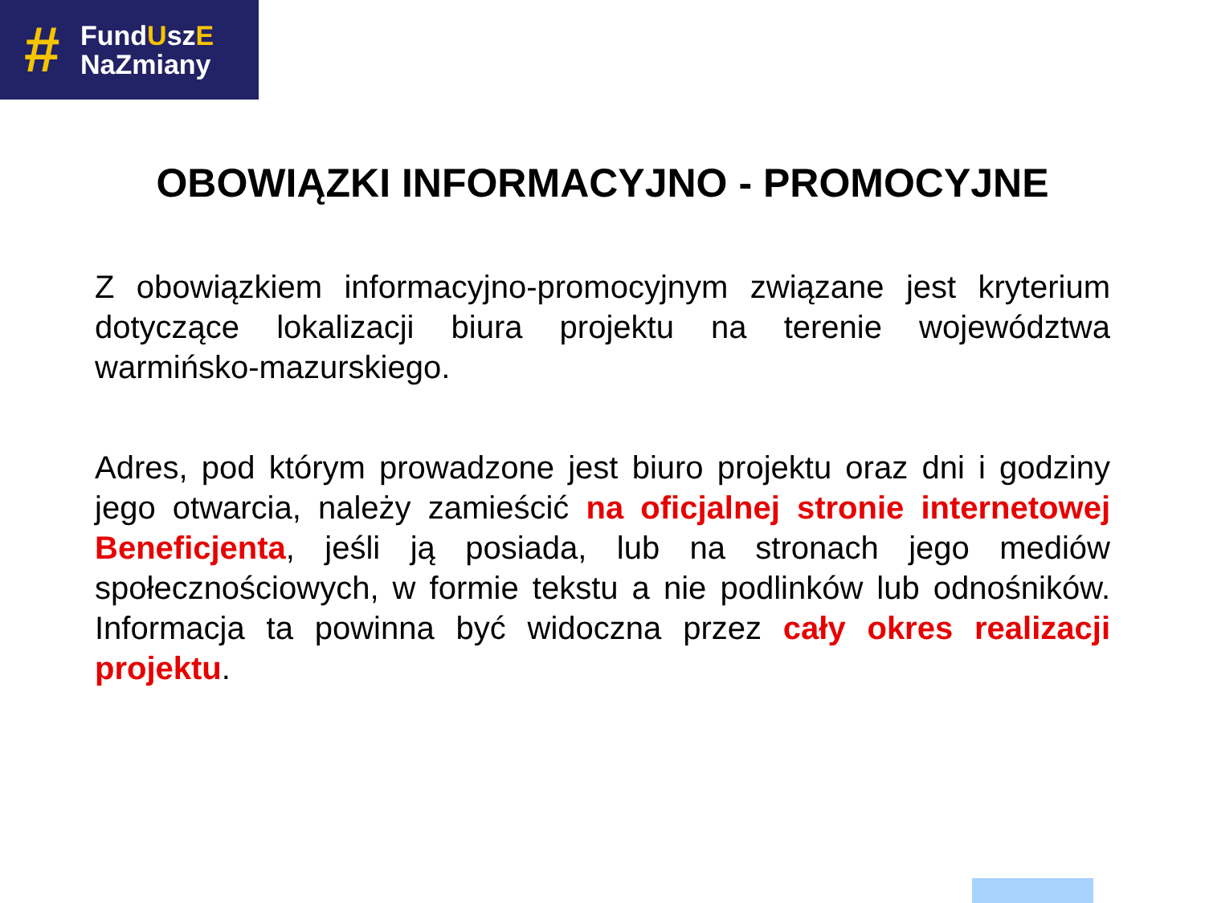#
FundUszE
NaZmiany
OBOWIĄZKI INFORMACYJNO - PROMOCYJNE
Z obowiązkiem informacyjno-promocyjnym związane jest kryterium dotyczące lokalizacji biura projektu na terenie województwa warmińsko-mazurskiego.
Adres, pod którym prowadzone jest biuro projektu oraz dni i godziny jego otwarcia, należy zamieścić na oficjalnej stronie internetowej Beneficjenta, jeśli ją posiada, lub na stronach jego mediów społecznościowych, w formie tekstu a nie podlinków lub odnośników. Informacja ta powinna być widoczna przez cały okres realizacji projektu.